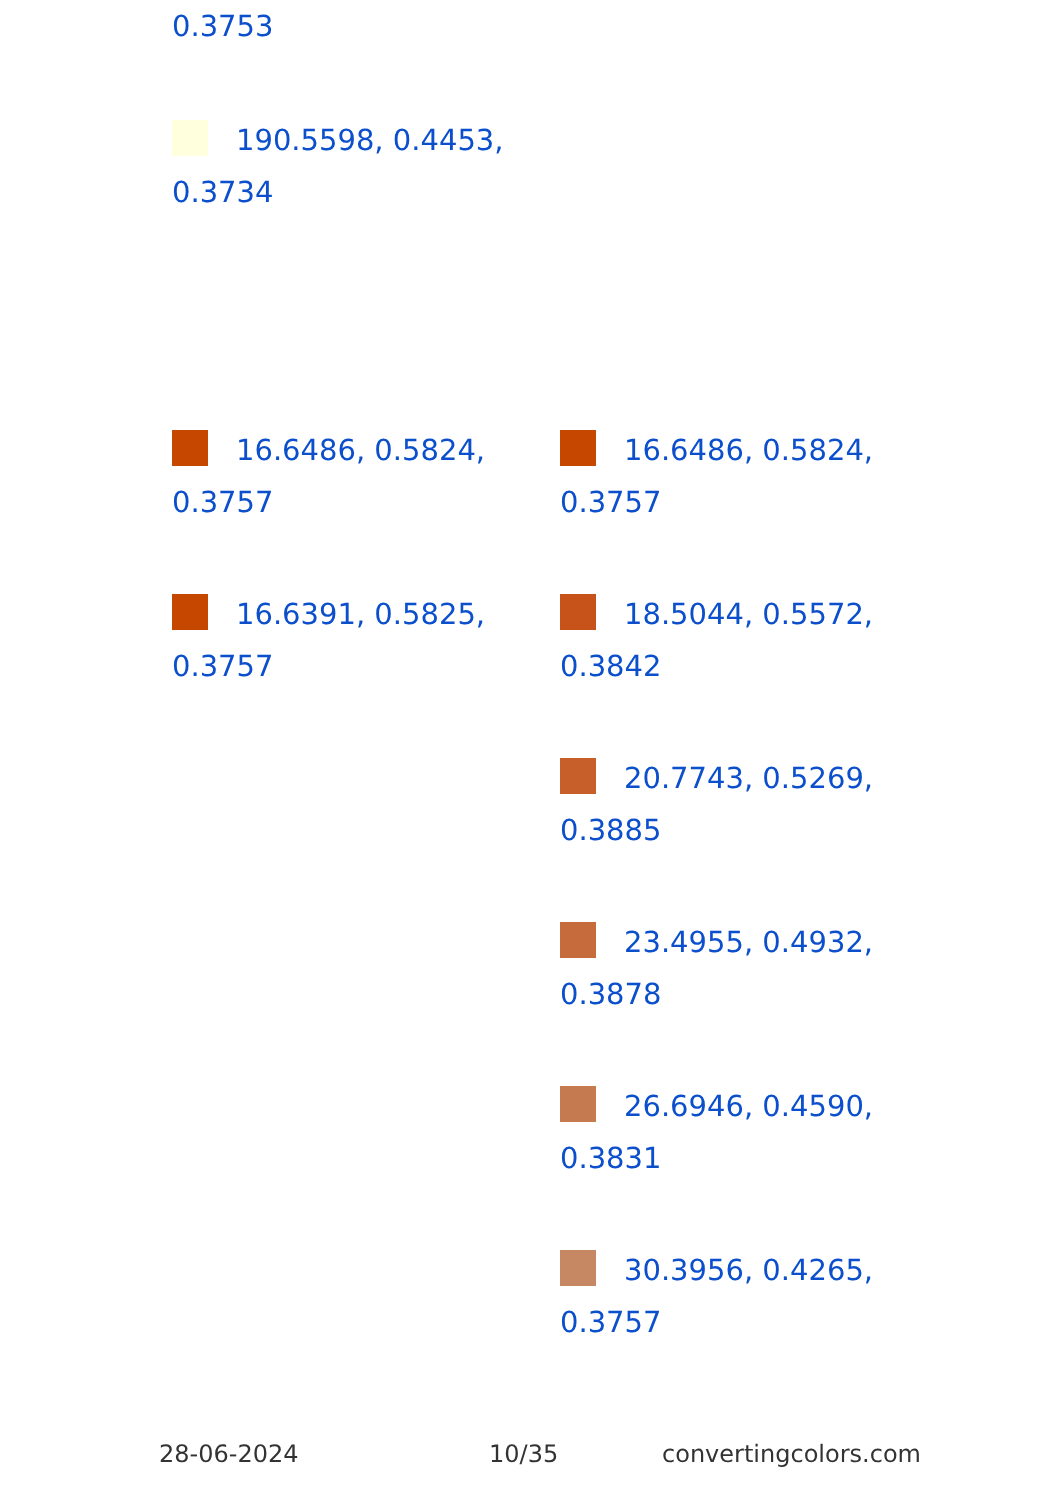0.3753
190.5598, 0.4453, 0.3734
16.6486, 0.5824, 0.3757
16.6486, 0.5824, 0.3757
16.6391, 0.5825, 0.3757
18.5044, 0.5572, 0.3842
20.7743, 0.5269, 0.3885
23.4955, 0.4932, 0.3878
26.6946, 0.4590, 0.3831
30.3956, 0.4265, 0.3757
28-06-2024 10/35 convertingcolors.com